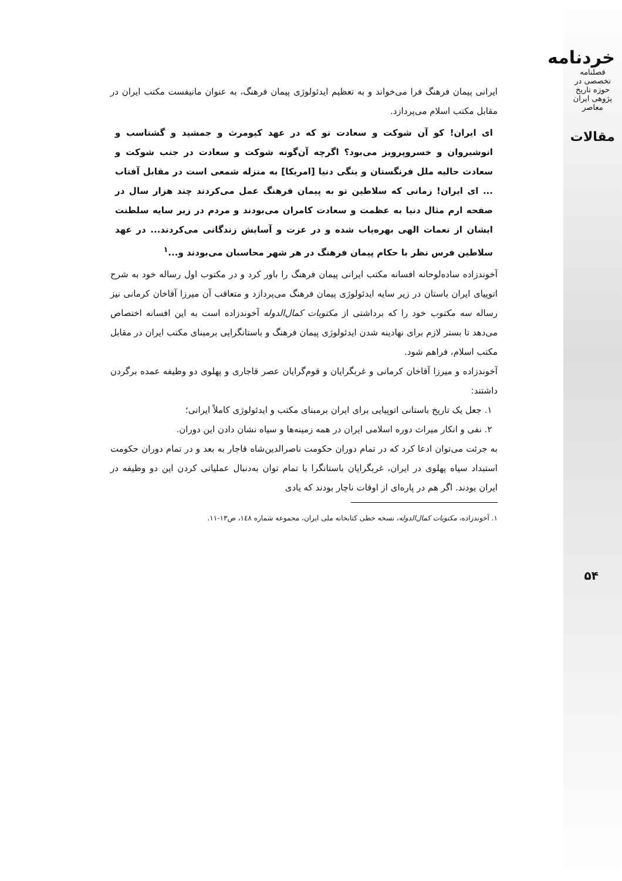خردنامه
فصلنامه تخصصی در حوزه تاریخ پژوهی ایران معاصر
مقالات
ایرانی پیمان فرهنگ فرا می‌خواند و به تعظیم ایدئولوژی پیمان فرهنگ، به عنوان مانیفست مکتب ایران در مقابل مکتب اسلام می‌پردازد.
ای ایران! کو آن شوکت و سعادت تو که در عهد کیومرث و جمشید و گشتاسب و انوشیروان و خسروپرویز می‌بود؟ اگرچه آن‌گونه شوکت و سعادت در جنب شوکت و سعادت حالیه ملل فرنگستان و ینگی دنیا [امریکا] به منزله شمعی است در مقابل آفتاب ... ای ایران! زمانی که سلاطین تو به پیمان فرهنگ عمل می‌کردند چند هزار سال در صفحه ارم مثال دنیا به عظمت و سعادت کامران می‌بودند و مردم در زیر سایه سلطنت ایشان از نعمات الهی بهره‌یاب شده و در عزت و آسایش زندگانی می‌کردند... در عهد سلاطین فرس نظر با حکام پیمان فرهنگ در هر شهر محاسبان می‌بودند و...<sup>۱</sup>
آخوندزاده ساده‌لوحانه افسانه مکتب ایرانی پیمان فرهنگ را باور کرد و در مکتوب اول رساله خود به شرح اتوپیای ایران باستان در زیر سایه ایدئولوژی پیمان فرهنگ می‌پردازد و متعاقب آن میرزا آقاخان کرمانی نیز رساله سه مکتوب خود را که برداشتی از مکتوبات کمال‌الدوله آخوندزاده است به این افسانه اختصاص می‌دهد تا بستر لازم برای نهادینه شدن ایدئولوژی پیمان فرهنگ و باستانگرایی برمبنای مکتب ایران در مقابل مکتب اسلام، فراهم شود.
آخوندزاده و میرزا آقاخان کرمانی و غربگرایان و قوم‌گرایان عصر قاجاری و پهلوی دو وظیفه عمده برگردن داشتند:
۱. جعل یک تاریخ باستانی اتوپیایی برای ایران برمبنای مکتب و ایدئولوژی کاملاً ایرانی؛
۲. نفی و انکار میراث دوره اسلامی ایران در همه زمینه‌ها و سیاه نشان دادن این دوران.
به جرئت می‌توان ادعا کرد که در تمام دوران حکومت ناصرالدین‌شاه قاجار به بعد و در تمام دوران حکومت استبداد سیاه پهلوی در ایران، غربگرایان باستانگرا با تمام توان به‌دنبال عملیاتی کردن این دو وظیفه در ایران بودند. اگر هم در پاره‌ای از اوقات ناچار بودند که یادی
۱. آخوندزاده، مکتوبات کمال‌الدوله، نسخه خطی کتابخانه ملی ایران، مجموعه شماره ۱٤۸، ص۱۳-۱۱.
۵۴